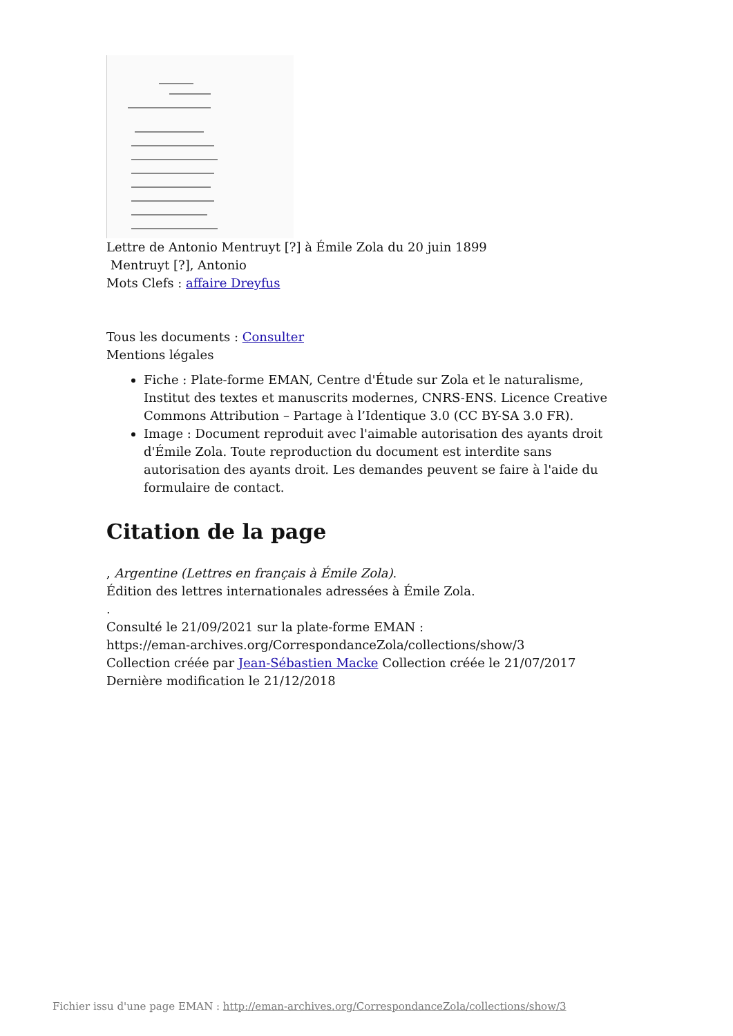Lettre de Antonio Mentruyt [?] à Émile Zola du 20 juin 1899
Mentruyt [?], Antonio
Mots Clefs : affaire Dreyfus
Tous les documents : Consulter
Mentions légales
Fiche : Plate-forme EMAN, Centre d'Étude sur Zola et le naturalisme, Institut des textes et manuscrits modernes, CNRS-ENS. Licence Creative Commons Attribution – Partage à l’Identique 3.0 (CC BY-SA 3.0 FR).
Image : Document reproduit avec l'aimable autorisation des ayants droit d'Émile Zola. Toute reproduction du document est interdite sans autorisation des ayants droit. Les demandes peuvent se faire à l'aide du formulaire de contact.
Citation de la page
, Argentine (Lettres en français à Émile Zola).
Édition des lettres internationales adressées à Émile Zola.
.
Consulté le 21/09/2021 sur la plate-forme EMAN :
https://eman-archives.org/CorrespondanceZola/collections/show/3
Collection créée par Jean-Sébastien Macke Collection créée le 21/07/2017 Dernière modification le 21/12/2018
Fichier issu d'une page EMAN : http://eman-archives.org/CorrespondanceZola/collections/show/3